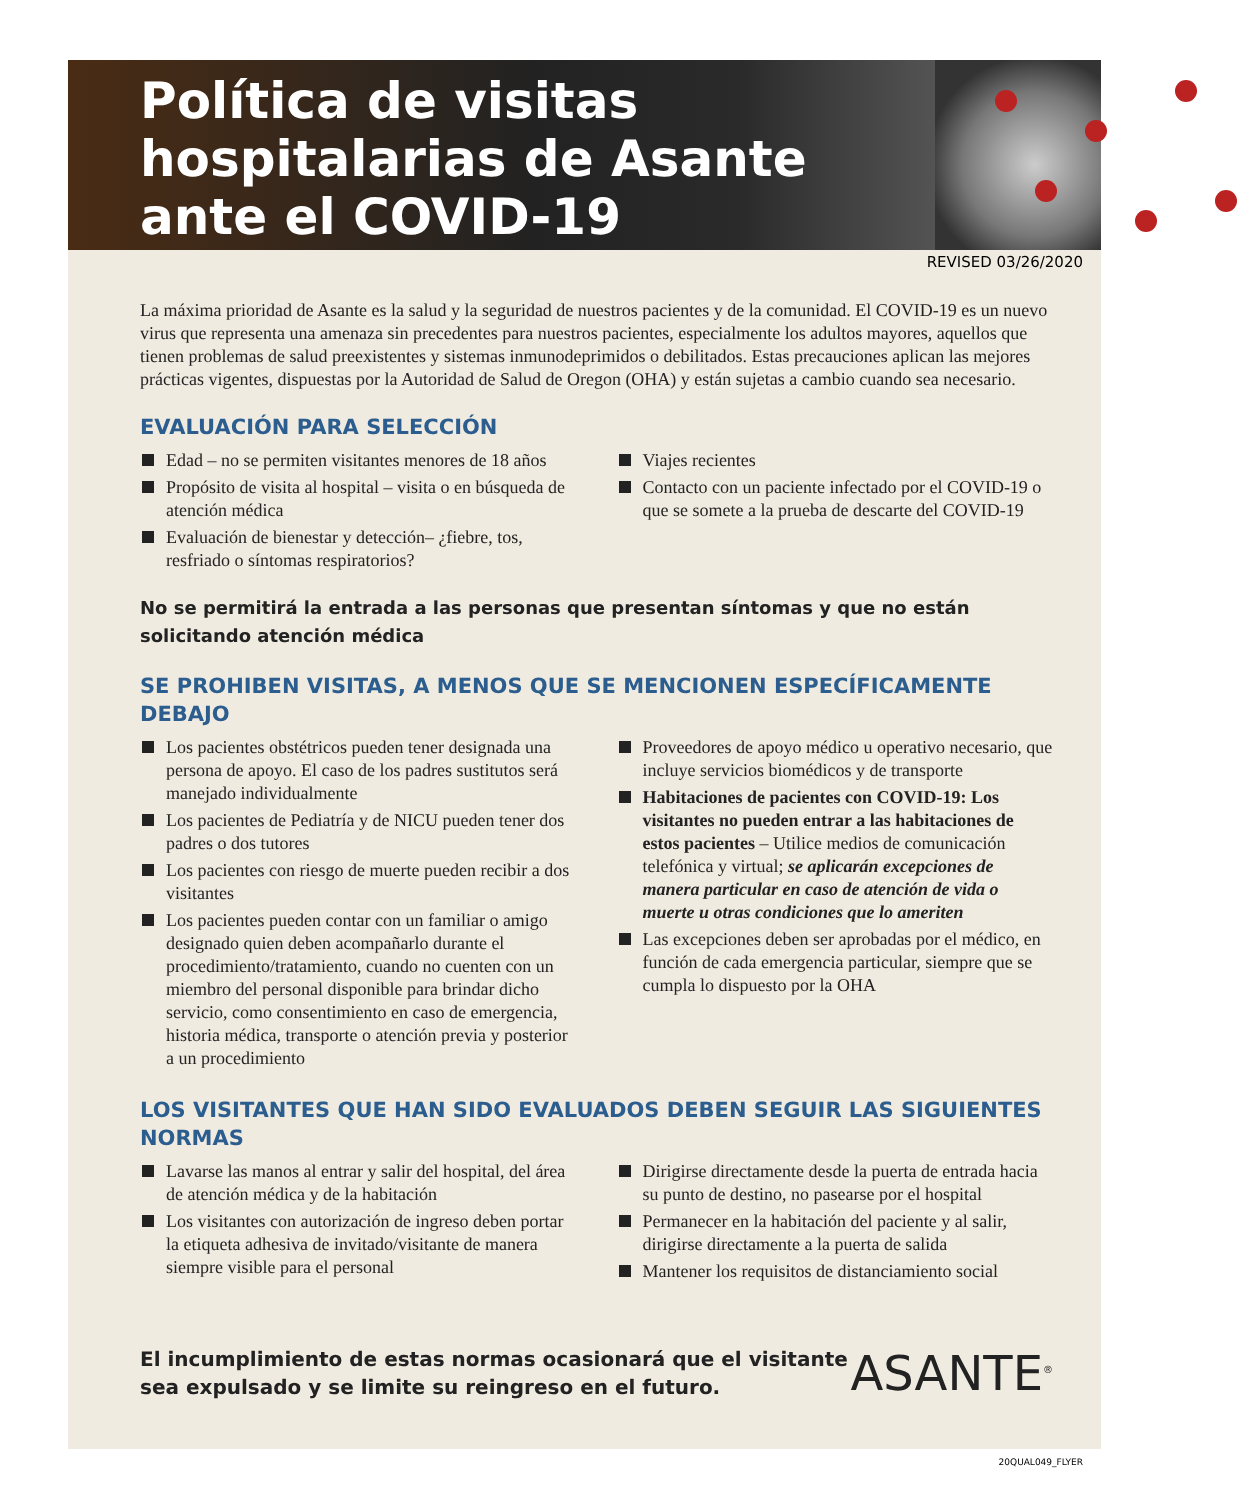Política de visitas hospitalarias de Asante ante el COVID-19
REVISED 03/26/2020
La máxima prioridad de Asante es la salud y la seguridad de nuestros pacientes y de la comunidad. El COVID-19 es un nuevo virus que representa una amenaza sin precedentes para nuestros pacientes, especialmente los adultos mayores, aquellos que tienen problemas de salud preexistentes y sistemas inmunodeprimidos o debilitados. Estas precauciones aplican las mejores prácticas vigentes, dispuestas por la Autoridad de Salud de Oregon (OHA) y están sujetas a cambio cuando sea necesario.
EVALUACIÓN PARA SELECCIÓN
Edad – no se permiten visitantes menores de 18 años
Propósito de visita al hospital – visita o en búsqueda de atención médica
Evaluación de bienestar y detección– ¿fiebre, tos, resfriado o síntomas respiratorios?
Viajes recientes
Contacto con un paciente infectado por el COVID-19 o que se somete a la prueba de descarte del COVID-19
No se permitirá la entrada a las personas que presentan síntomas y que no están solicitando atención médica
SE PROHIBEN VISITAS, A MENOS QUE SE MENCIONEN ESPECÍFICAMENTE DEBAJO
Los pacientes obstétricos pueden tener designada una persona de apoyo. El caso de los padres sustitutos será manejado individualmente
Los pacientes de Pediatría y de NICU pueden tener dos padres o dos tutores
Los pacientes con riesgo de muerte pueden recibir a dos visitantes
Los pacientes pueden contar con un familiar o amigo designado quien deben acompañarlo durante el procedimiento/tratamiento, cuando no cuenten con un miembro del personal disponible para brindar dicho servicio, como consentimiento en caso de emergencia, historia médica, transporte o atención previa y posterior a un procedimiento
Proveedores de apoyo médico u operativo necesario, que incluye servicios biomédicos y de transporte
Habitaciones de pacientes con COVID-19: Los visitantes no pueden entrar a las habitaciones de estos pacientes – Utilice medios de comunicación telefónica y virtual; se aplicarán excepciones de manera particular en caso de atención de vida o muerte u otras condiciones que lo ameriten
Las excepciones deben ser aprobadas por el médico, en función de cada emergencia particular, siempre que se cumpla lo dispuesto por la OHA
LOS VISITANTES QUE HAN SIDO EVALUADOS DEBEN SEGUIR LAS SIGUIENTES NORMAS
Lavarse las manos al entrar y salir del hospital, del área de atención médica y de la habitación
Los visitantes con autorización de ingreso deben portar la etiqueta adhesiva de invitado/visitante de manera siempre visible para el personal
Dirigirse directamente desde la puerta de entrada hacia su punto de destino, no pasearse por el hospital
Permanecer en la habitación del paciente y al salir, dirigirse directamente a la puerta de salida
Mantener los requisitos de distanciamiento social
El incumplimiento de estas normas ocasionará que el visitante sea expulsado y se limite su reingreso en el futuro.
ASANTE<sup>®</sup>
20QUAL049_FLYER